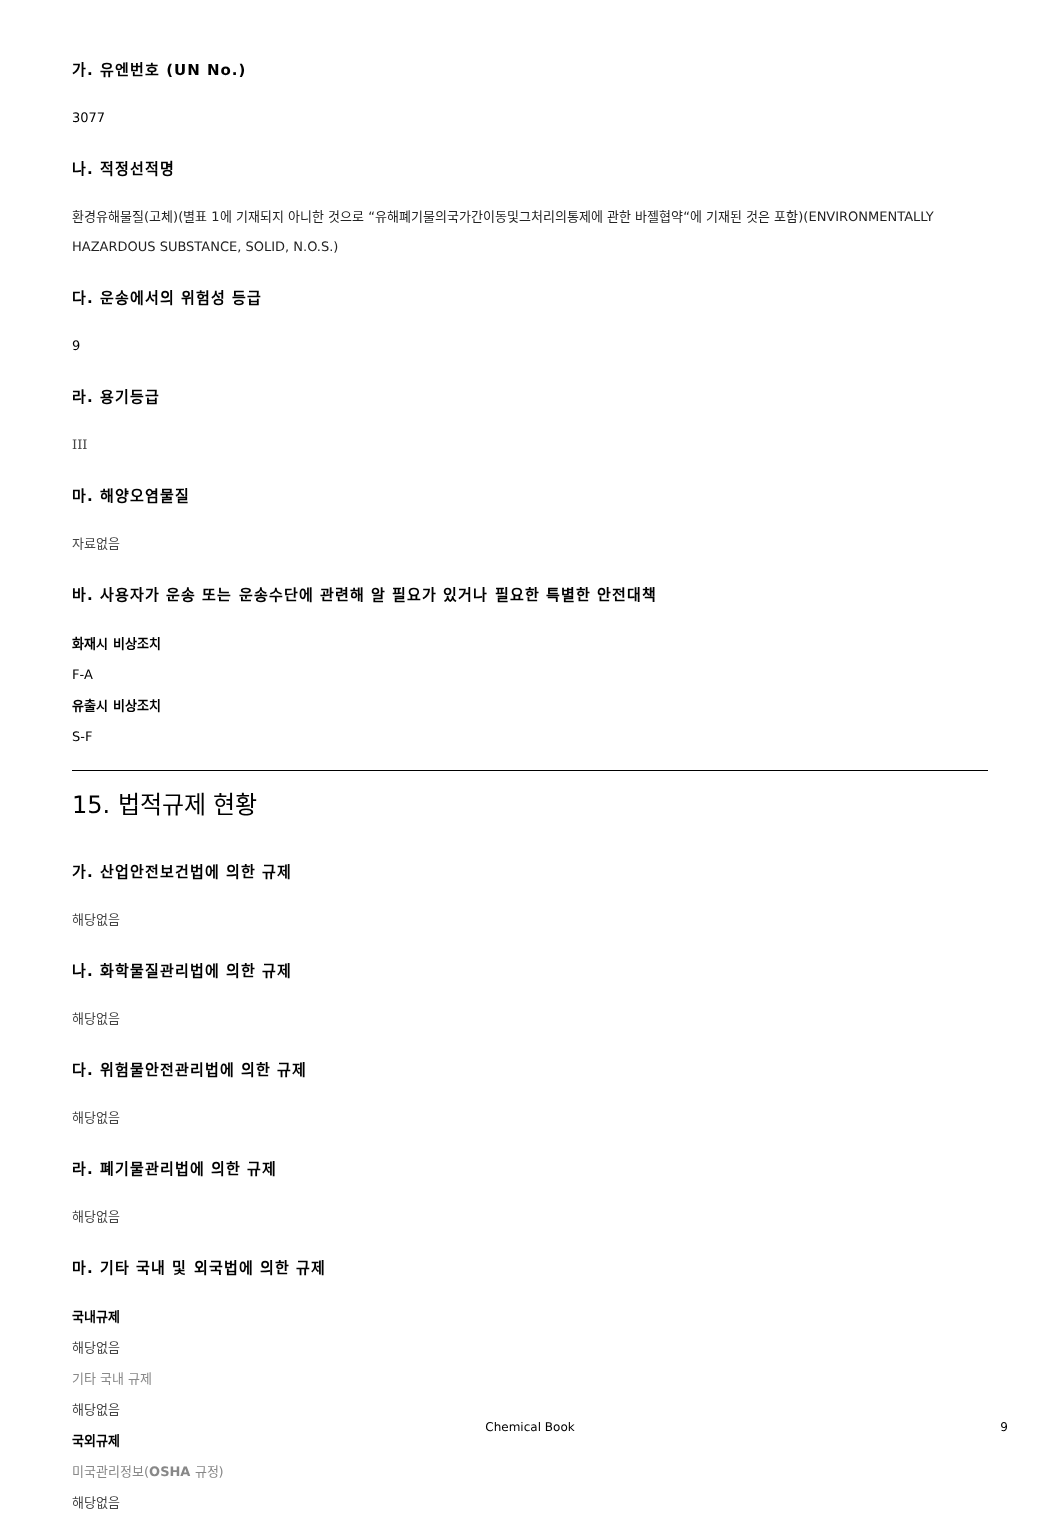가. 유엔번호 (UN No.)
3077
나. 적정선적명
환경유해물질(고체)(별표 1에 기재되지 아니한 것으로 “유해폐기물의국가간이동및그처리의통제에 관한 바젤협약“에 기재된 것은 포함)(ENVIRONMENTALLY HAZARDOUS SUBSTANCE, SOLID, N.O.S.)
다. 운송에서의 위험성 등급
9
라. 용기등급
III
마. 해양오염물질
자료없음
바. 사용자가 운송 또는 운송수단에 관련해 알 필요가 있거나 필요한 특별한 안전대책
화재시 비상조치
F-A
유출시 비상조치
S-F
15. 법적규제 현황
가. 산업안전보건법에 의한 규제
해당없음
나. 화학물질관리법에 의한 규제
해당없음
다. 위험물안전관리법에 의한 규제
해당없음
라. 폐기물관리법에 의한 규제
해당없음
마. 기타 국내 및 외국법에 의한 규제
국내규제
해당없음
기타 국내 규제
해당없음
국외규제
미국관리정보(OSHA 규정)
해당없음
Chemical Book 9